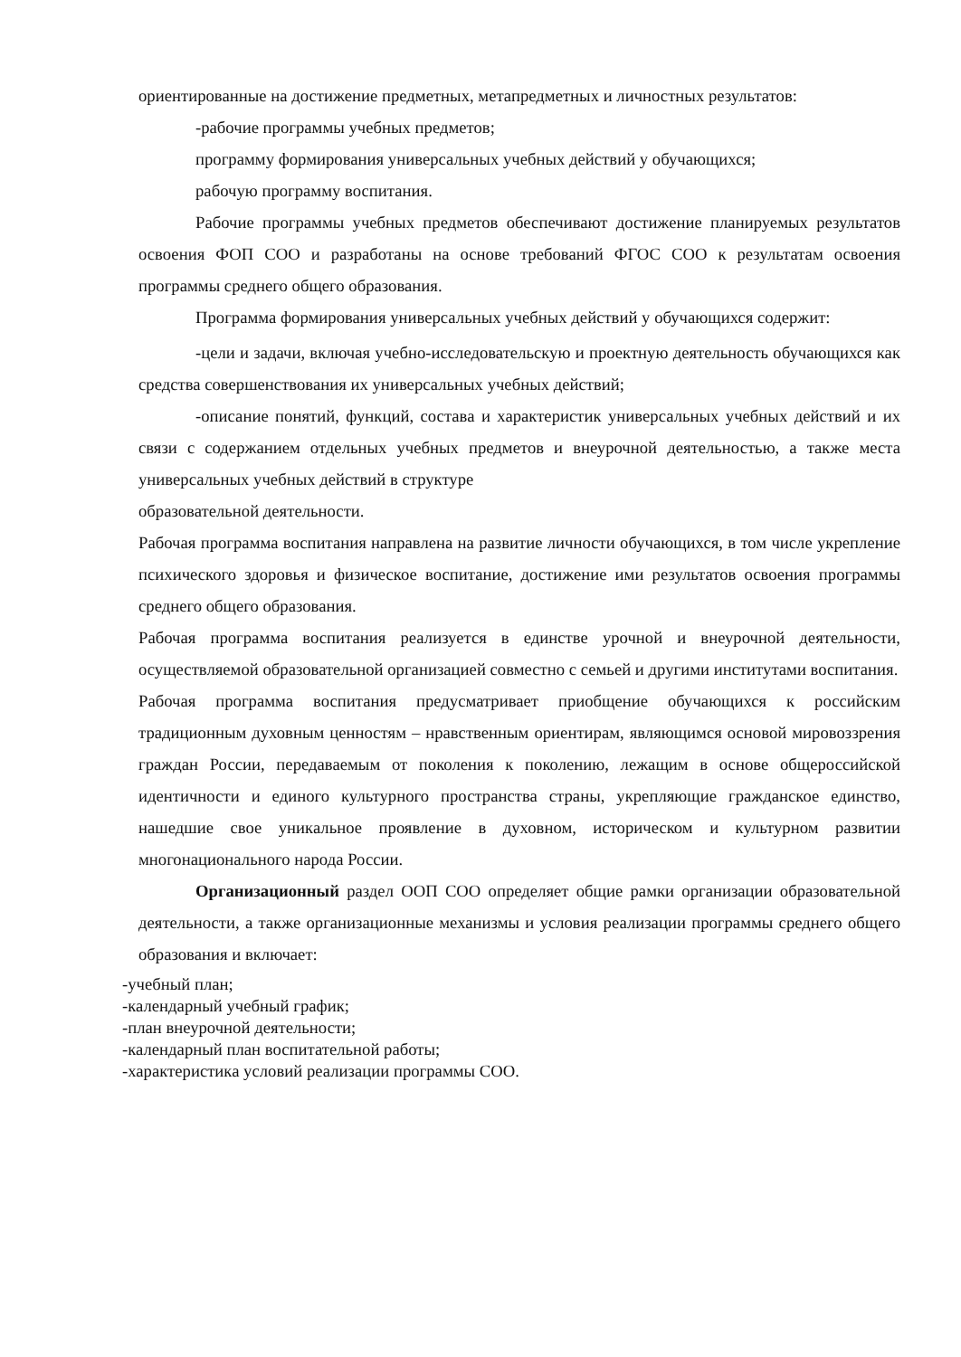ориентированные на достижение предметных, метапредметных и личностных результатов:
-рабочие программы учебных предметов;
программу формирования универсальных учебных действий у обучающихся;
рабочую программу воспитания.
Рабочие программы учебных предметов обеспечивают достижение планируемых результатов освоения ФОП СОО и разработаны на основе требований ФГОС СОО к результатам освоения программы среднего общего образования.
Программа формирования универсальных учебных действий у обучающихся содержит:
-цели и задачи, включая учебно-исследовательскую и проектную деятельность обучающихся как средства совершенствования их универсальных учебных действий;
-описание понятий, функций, состава и характеристик универсальных учебных действий и их связи с содержанием отдельных учебных предметов и внеурочной деятельностью, а также места универсальных учебных действий в структуре
образовательной деятельности.
Рабочая программа воспитания направлена на развитие личности обучающихся, в том числе укрепление психического здоровья и физическое воспитание, достижение ими результатов освоения программы среднего общего образования.
Рабочая программа воспитания реализуется в единстве урочной и внеурочной деятельности, осуществляемой образовательной организацией совместно с семьей и другими институтами воспитания.
Рабочая программа воспитания предусматривает приобщение обучающихся к российским традиционным духовным ценностям – нравственным ориентирам, являющимся основой мировоззрения граждан России, передаваемым от поколения к поколению, лежащим в основе общероссийской идентичности и единого культурного пространства страны, укрепляющие гражданское единство, нашедшие свое уникальное проявление в духовном, историческом и культурном развитии многонационального народа России.
Организационный раздел ООП СОО определяет общие рамки организации образовательной деятельности, а также организационные механизмы и условия реализации программы среднего общего образования и включает:
-учебный план;
-календарный учебный график;
-план внеурочной деятельности;
-календарный план воспитательной работы;
-характеристика условий реализации программы СОО.